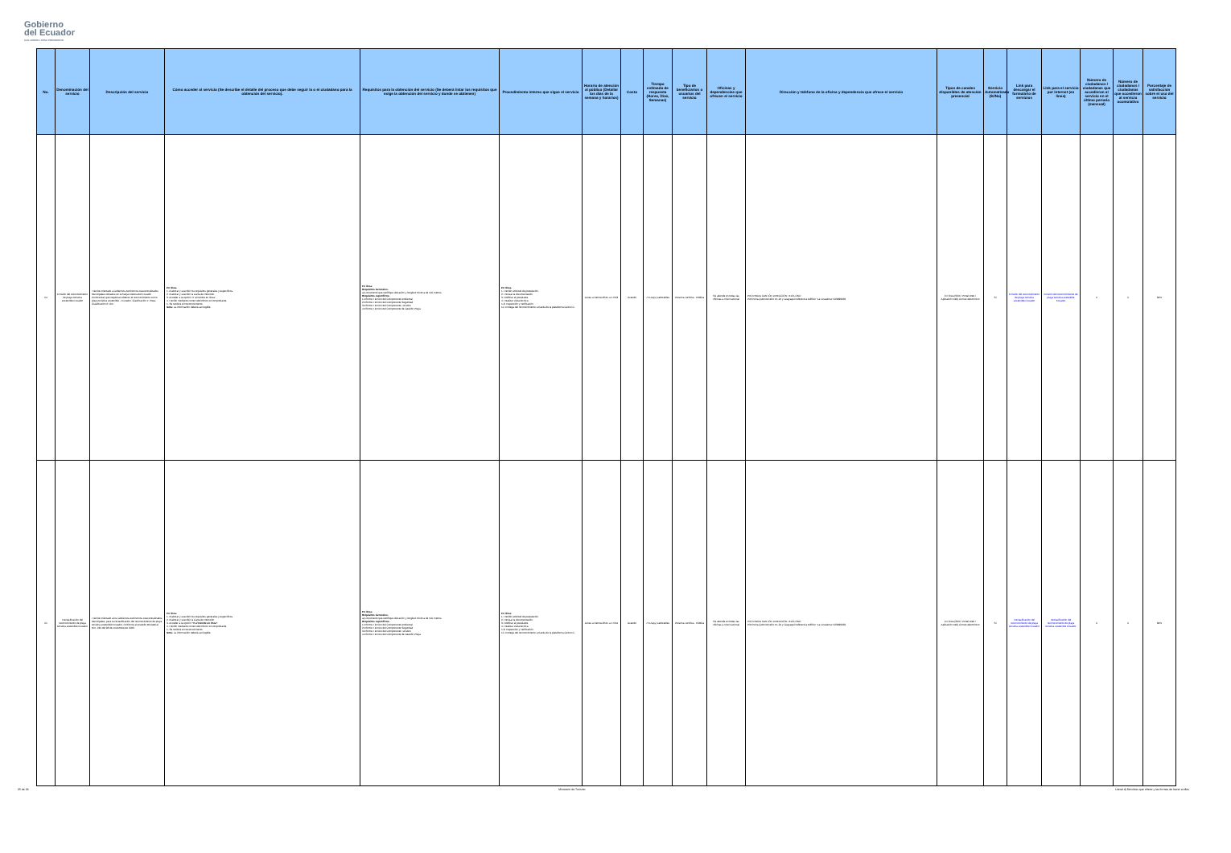Gobierno
del Ecuador
GUILLERMO LASSO PRESIDENTE
| No. | Denominación del servicio | Descripción del servicio | Cómo acceder al servicio (Se describe el detalle del proceso que debe seguir la o el ciudadano para la obtención del servicio). | Requisitos para la obtención del servicio (Se deberá listar los requisitos que exige la obtención del servicio y donde se obtienen) | Procedimiento interno que sigue el servicio | Horario de atención al público (Detallar los días de la semana y horarios) | Costo | Tiempo estimado de respuesta (Horas, Días, Semanas) | Tipo de beneficiarios o usuarios del servicio | Oficinas y dependencias que ofrecen el servicio | Dirección y teléfono de la oficina y dependencia que ofrece el servicio | Tipos de canales disponibles de atención presencial | Servicio Automatizado (Si/No) | Link para descargar el formulario de servicios | Link para el servicio por internet (en línea) | Número de ciudadanos / ciudadanas que accedieron al servicio en el último período (mensual) | Número de ciudadanos / ciudadanas que accedieron al servicio acumulativo | Porcentaje de satisfacción sobre el uso del servicio |
| --- | --- | --- | --- | --- | --- | --- | --- | --- | --- | --- | --- | --- | --- | --- | --- | --- | --- | --- |
| 64 | Emisión del reconocimiento de playa turística sostenible Ecuador | Trámite orientado a Gobiernos Autónomos Descentralizados Municipales ubicados en la franja costera del Ecuador Continental, que requieran obtener el reconocimiento como playa turística sostenible – Ecuador. Clasificación 1: Plata. Clasificación 2: Oro. | En línea: 1. Elaborar y suscribir los requisitos generales y específicos. 2. Elaborar y suscribir la Carta de Intención. 3. Acceder a la opción "Ir al trámite en línea". 4. Recibir mediante correo electrónico el comprobante. 5. Se recibirá el Reconocimiento. Nota: La información deberá ser legible. | En línea: Requisitos Generales: a) Documento que certifique ubicación y longitud mínima de 500 metros. Requisitos específicos: 1.Informe Técnico del Componente Ambiental 2.Informe Técnico del Componente Seguridad 3.Informe Técnico del Componente Turístico 4.Informe Técnico del Componente de Gestión Playa | En línea: 1. Recibir solicitud de postulación. 2. Revisar la documentación. 3. Notificar al postulante. 4. Realizar visita técnica. 5-9. Inspección y verificación. 10. Entrega del reconocimiento a través de la plataforma GOB.EC. | Lunes a viernes 8h15 a 17h63 | Gratuito | 75 Día(s) Laborables | Persona Jurídica - Pública | Se atiende en todas las oficinas a nivel nacional | PROVINCIA CANTÓN DIRECCIÓN TELÉFONO Pichincha Quito Briceño E1-24 y Guayaquil referencia Edificio "La Licuadora" 023999333 | En línea (Sitio / Portal Web / Aplicación web) Correo electrónico | Si | Emisión del reconocimiento de playa turística sostenible Ecuador | Emisión del reconocimiento de playa turística sostenible Ecuador | 0 | 0 | 84% |
| 65 | Reclasificación del reconocimiento de playa turística sostenible Ecuador | Trámite orientado a los Gobiernos Autónomos Descentralizados Municipales, para la reclasificación del reconocimiento de playa turística sostenible Ecuador, conforme al Acuerdo Ministerial Nro. 030 del 28 de noviembre de 2022. | En línea: 1. Elaborar y suscribir los requisitos generales y específicos. 2. Elaborar y suscribir la Carta de Intención. 3. Acceder a la opción "Ir al trámite en línea" . 4. Recibir mediante correo electrónico el comprobante. 5. Se recibirá el Reconocimiento. Nota: La información deberá ser legible. | En línea: Requisitos Generales: a) Documento que certifique ubicación y longitud mínima de 500 metros. Requisitos específicos: 1.Informe Técnico del Componente Ambiental 2.Informe Técnico del Componente Seguridad 3.Informe Técnico del Componente Turístico 4.Informe Técnico del Componente de Gestión Playa | En línea: 1. Recibir solicitud de postulación. 2. Revisar la documentación. 3. Notificar al postulante. 4. Realizar visita técnica. 5-9. Inspección y verificación. 10. Entrega del reconocimiento a través de la plataforma GOB.EC. | Lunes a viernes 8h15 a 17h64 | Gratuito | 75 Día(s) Laborables | Persona Jurídica - Pública | Se atiende en todas las oficinas a nivel nacional | PROVINCIA CANTÓN DIRECCIÓN TELÉFONO Pichincha Quito Briceño E1-24 y Guayaquil referencia Edificio "La Licuadora" 023999333 | En línea (Sitio / Portal Web / Aplicación web) Correo electrónico | Si | Reclasificación del reconocimiento de playa turística sostenible Ecuador | Reclasificación del reconocimiento de playa turística sostenible Ecuador | 0 | 0 | 84% |
35 de 36 Ministerio de Turismo Literal d) Servicios que ofrece y las formas de hacer a ellos